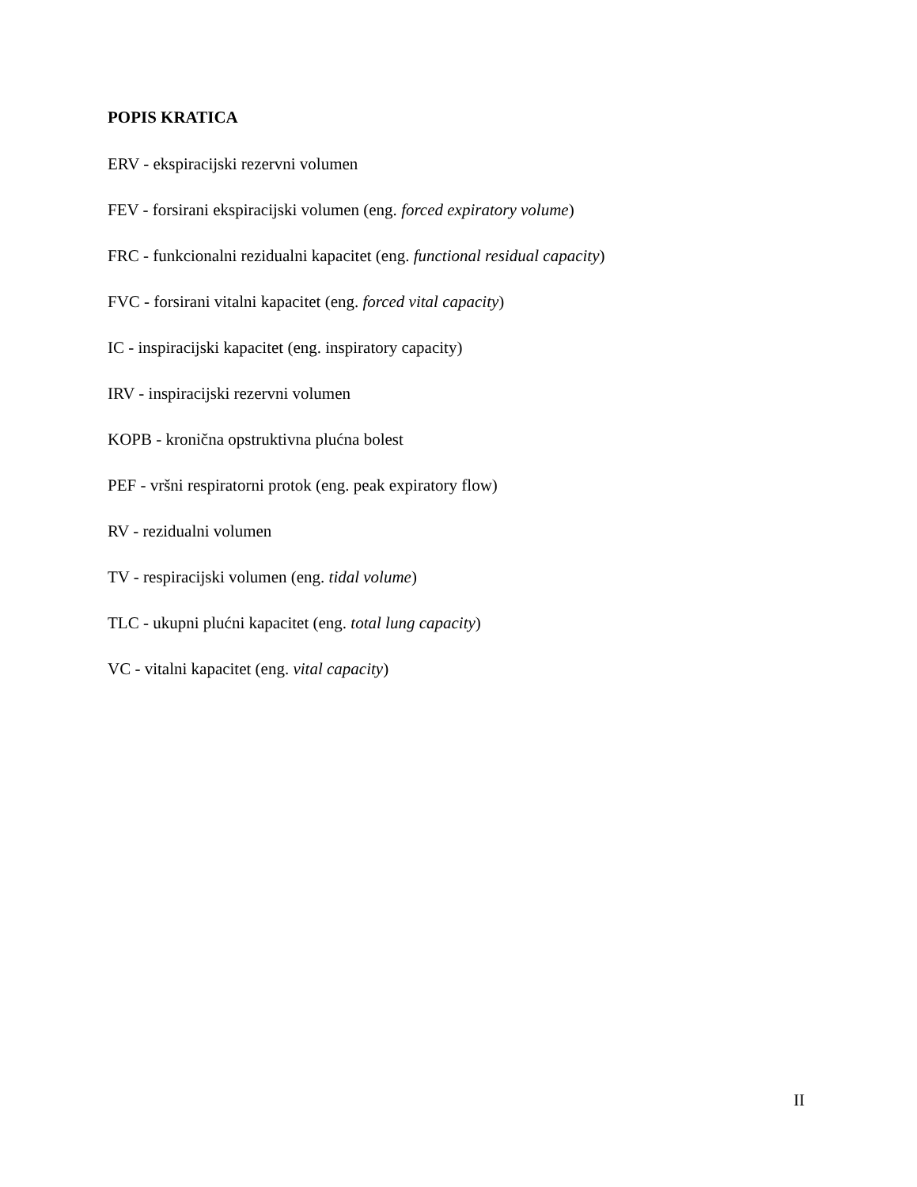POPIS KRATICA
ERV - ekspiracijski rezervni volumen
FEV - forsirani ekspiracijski volumen (eng. forced expiratory volume)
FRC - funkcionalni rezidualni kapacitet (eng. functional residual capacity)
FVC - forsirani vitalni kapacitet (eng. forced vital capacity)
IC - inspiracijski kapacitet (eng. inspiratory capacity)
IRV - inspiracijski rezervni volumen
KOPB - kronična opstruktivna plućna bolest
PEF - vršni respiratorni protok (eng. peak expiratory flow)
RV - rezidualni volumen
TV - respiracijski volumen (eng. tidal volume)
TLC - ukupni plućni kapacitet (eng. total lung capacity)
VC - vitalni kapacitet (eng. vital capacity)
II